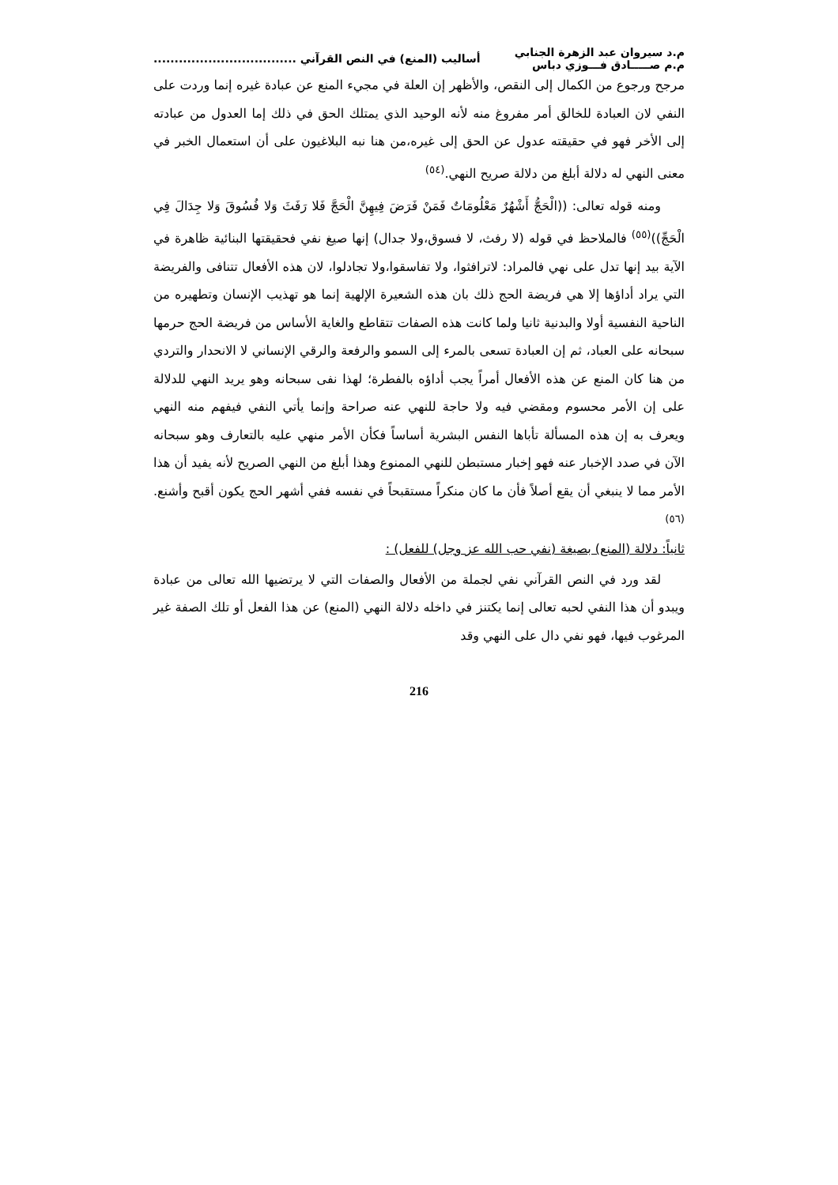م.د سيروان عبد الزهرة الجنابي
م.م صـــــادق فـــوزي دباس
أساليب (المنع) في النص القرآني ..................................
مرجح ورجوع من الكمال إلى النقص، والأظهر إن العلة في مجيء المنع عن عبادة غيره إنما وردت على النفي لان العبادة للخالق أمر مفروغ منه لأنه الوحيد الذي يمتلك الحق في ذلك إما العدول من عبادته إلى الأخر فهو في حقيقته عدول عن الحق إلى غيره،من هنا نبه البلاغيون على أن استعمال الخبر في معنى النهي له دلالة أبلغ من دلالة صريح النهي.<sup>(٥٤)</sup>
ومنه قوله تعالى: ((الْحَجُّ أَشْهُرٌ مَعْلُومَاتٌ فَمَنْ فَرَضَ فِيهِنَّ الْحَجَّ فَلا رَفَثَ وَلا فُسُوقَ وَلا جِدَالَ فِي الْحَجِّ))<sup>(٥٥)</sup> فالملاحظ في قوله (لا رفث، لا فسوق،ولا جدال) إنها صيغ نفي فحقيقتها البنائية ظاهرة في الآية بيد إنها تدل على نهي فالمراد: لاترافثوا، ولا تفاسقوا،ولا تجادلوا، لان هذه الأفعال تتنافى والفريضة التي يراد أداؤها إلا هي فريضة الحج ذلك بان هذه الشعيرة الإلهية إنما هو تهذيب الإنسان وتطهيره من الناحية النفسية أولا والبدنية ثانيا ولما كانت هذه الصفات تتقاطع والغاية الأساس من فريضة الحج حرمها سبحانه على العباد، ثم إن العبادة تسعى بالمرء إلى السمو والرفعة والرقي الإنساني لا الانحدار والتردي من هنا كان المنع عن هذه الأفعال أمراً يجب أداؤه بالفطرة؛ لهذا نفى سبحانه وهو يريد النهي للدلالة على إن الأمر محسوم ومقضي فيه ولا حاجة للنهي عنه صراحة وإنما يأتي النفي فيفهم منه النهي ويعرف به إن هذه المسألة تأباها النفس البشرية أساساً فكأن الأمر منهي عليه بالتعارف وهو سبحانه الآن في صدد الإخبار عنه فهو إخبار مستبطن للنهي الممنوع وهذا أبلغ من النهي الصريح لأنه يفيد أن هذا الأمر مما لا ينبغي أن يقع أصلاً فأن ما كان منكراً مستقبحاً في نفسه ففي أشهر الحج يكون أقبح وأشنع.<sup>(٥٦)</sup>
ثانياً: دلالة (المنع) بصيغة (نفي حب الله عز وجل) للفعل) :
لقد ورد في النص القرآني نفي لجملة من الأفعال والصفات التي لا يرتضيها الله تعالى من عبادة ويبدو أن هذا النفي لحبه تعالى إنما يكتنز في داخله دلالة النهي (المنع) عن هذا الفعل أو تلك الصفة غير المرغوب فيها، فهو نفي دال على النهي وقد
216